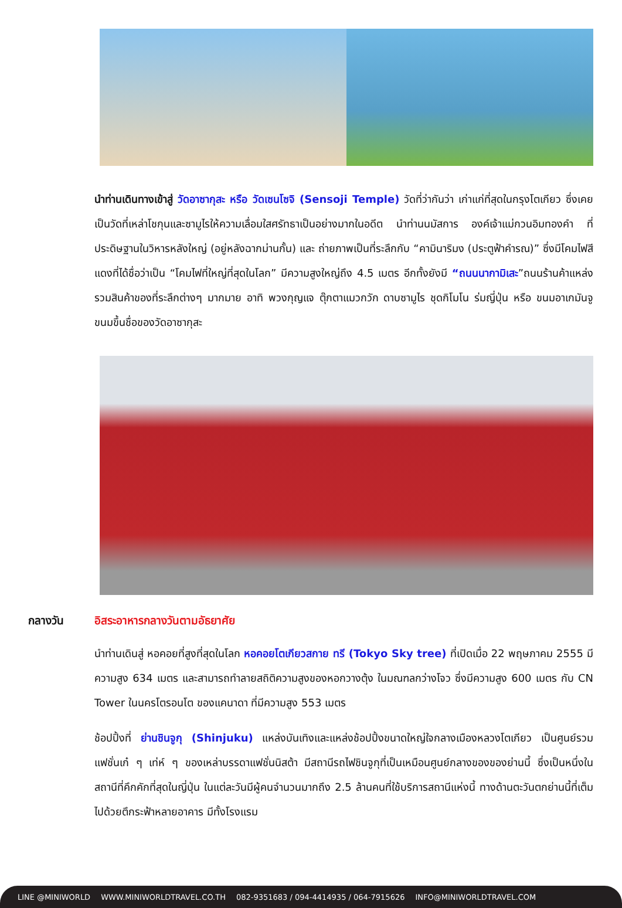นำท่านเดินทางเข้าสู่ วัดอาซากุสะ หรือ วัดเซนโซจิ (Sensoji Temple) วัดที่ว่ากันว่า เก่าแก่ที่สุดในกรุงโตเกียว ซึ่งเคยเป็นวัดที่เหล่าโชกุนและซามูไรให้ความเลื่อมใสศรัทธาเป็นอย่างมากในอดีต นำท่านนมัสการ องค์เจ้าแม่กวนอิมทองคำ ที่ประดิษฐานในวิหารหลังใหญ่ (อยู่หลังฉากม่านกั้น) และ ถ่ายภาพเป็นที่ระลึกกับ “คามินาริมง (ประตูฟ้าคำรณ)” ซึ่งมีโคมไฟสีแดงที่ได้ชื่อว่าเป็น “โคมไฟที่ใหญ่ที่สุดในโลก” มีความสูงใหญ่ถึง 4.5 เมตร อีกทั้งยังมี “ถนนนากามิเสะ”ถนนร้านค้าแหล่งรวมสินค้าของที่ระลึกต่างๆ มากมาย อาทิ พวงกุญแจ ตุ๊กตาแมวกวัก ดาบซามูไร ชุดกิโมโน ร่มญี่ปุ่น หรือ ขนมอาเกมันจู ขนมขึ้นชื่อของวัดอาซากุสะ
กลางวัน อิสระอาหารกลางวันตามอัธยาศัย
นำท่านเดินสู่ หอคอยที่สูงที่สุดในโลก หอคอยโตเกียวสกาย ทรี (Tokyo Sky tree) ที่เปิดเมื่อ 22 พฤษภาคม 2555 มีความสูง 634 เมตร และสามารถทำลายสถิติความสูงของหอกวางตุ้ง ในมณฑลกว่างโจว ซึ่งมีความสูง 600 เมตร กับ CN Tower ในนครโตรอนโต ของแคนาดา ที่มีความสูง 553 เมตร
ช้อปปิ้งที่ ย่านชินจูกุ (Shinjuku) แหล่งบันเทิงและแหล่งช้อปปิ้งขนาดใหญ่ใจกลางเมืองหลวงโตเกียว เป็นศูนย์รวมแฟชั่นเก๋ ๆ เท่ห์ ๆ ของเหล่าบรรดาแฟชั่นนิสต้า มีสถานีรถไฟชินจูกุที่เป็นเหมือนศูนย์กลางของของย่านนี้ ซึ่งเป็นหนึ่งในสถานีที่คึกคักที่สุดในญี่ปุ่น ในแต่ละวันมีผู้คนจำนวนมากถึง 2.5 ล้านคนที่ใช้บริการสถานีแห่งนี้ ทางด้านตะวันตกย่านนี้ที่เต็มไปด้วยตึกระฟ้าหลายอาคาร มีทั้งโรงแรม
LINE @MINIWORLD WWW.MINIWORLDTRAVEL.CO.TH 082-9351683 / 094-4414935 / 064-7915626 INFO@MINIWORLDTRAVEL.COM